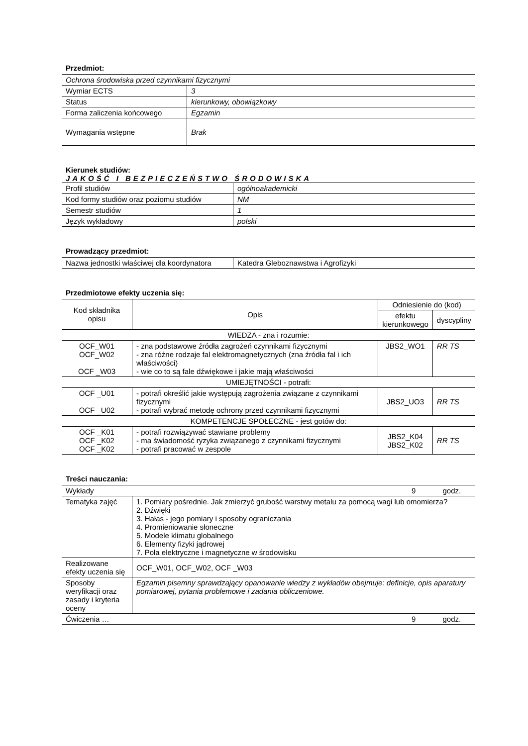Przedmiot:
| Ochrona środowiska przed czynnikami fizycznymi | |
| Wymiar ECTS | 3 |
| Status | kierunkowy, obowiązkowy |
| Forma zaliczenia końcowego | Egzamin |
| Wymagania wstępne | Brak |
Kierunek studiów:
JAKOŚĆ I BEZPIECZEŃSTWO ŚRODOWISKA
| Profil studiów | ogólnoakademicki |
| Kod formy studiów oraz poziomu studiów | NM |
| Semestr studiów | 1 |
| Język wykładowy | polski |
Prowadzący przedmiot:
| Nazwa jednostki właściwej dla koordynatora | Katedra Gleboznawstwa i Agrofizyki |
Przedmiotowe efekty uczenia się:
| Kod składnika opisu | Opis | Odniesienie do (kod) | |
| --- | --- | --- | --- |
| | | efektu kierunkowego | dyscypliny |
| WIEDZA - zna i rozumie: | | | |
| OCF_W01 OCF_W02 OCF _W03 | - zna podstawowe źródła zagrożeń czynnikami fizycznymi - zna różne rodzaje fal elektromagnetycznych (zna źródła fal i ich właściwości) - wie co to są fale dźwiękowe i jakie mają właściwości | JBS2_WO1 | RR TS |
| UMIEJĘTNOŚCI - potrafi: | | | |
| OCF _U01 OCF _U02 | - potrafi określić jakie występują zagrożenia związane z czynnikami fizycznymi - potrafi wybrać metodę ochrony przed czynnikami fizycznymi | JBS2_UO3 | RR TS |
| KOMPETENCJE SPOŁECZNE - jest gotów do: | | | |
| OCF _K01 OCF _K02 OCF _K02 | - potrafi rozwiązywać stawiane problemy - ma świadomość ryzyka związanego z czynnikami fizycznymi - potrafi pracować w zespole | JBS2_K04 JBS2_K02 | RR TS |
Treści nauczania:
| Wykłady 9 godz. | |
| Tematyka zajęć | 1. Pomiary pośrednie. Jak zmierzyć grubość warstwy metalu za pomocą wagi lub omomierza? 2. Dźwięki 3. Hałas - jego pomiary i sposoby ograniczania 4. Promieniowanie słoneczne 5. Modele klimatu globalnego 6. Elementy fizyki jądrowej 7. Pola elektryczne i magnetyczne w środowisku |
| Realizowane efekty uczenia się | OCF_W01, OCF_W02, OCF _W03 |
| Sposoby weryfikacji oraz zasady i kryteria oceny | Egzamin pisemny sprawdzający opanowanie wiedzy z wykładów obejmuje: definicje, opis aparatury pomiarowej, pytania problemowe i zadania obliczeniowe. |
| Ćwiczenia … 9 godz. | |